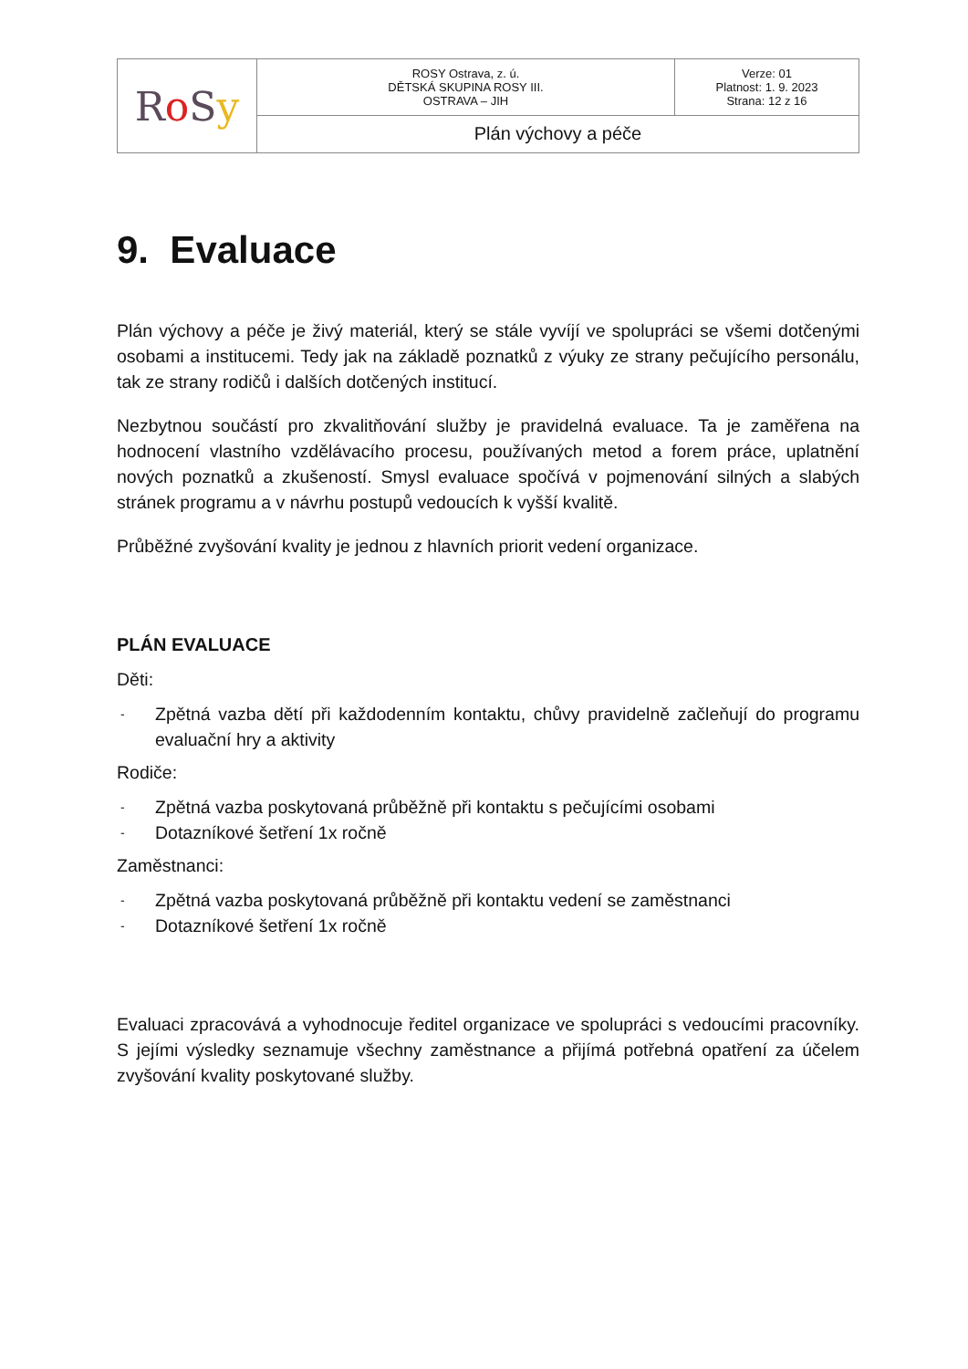| R o S y | ROSY Ostrava, z. ú. DĚTSKÁ SKUPINA ROSY III. OSTRAVA – JIH | Verze: 01 Platnost: 1. 9. 2023 Strana: 12 z 16 |
| | Plán výchovy a péče | |
9. Evaluace
Plán výchovy a péče je živý materiál, který se stále vyvíjí ve spolupráci se všemi dotčenými osobami a institucemi. Tedy jak na základě poznatků z výuky ze strany pečujícího personálu, tak ze strany rodičů i dalších dotčených institucí.
Nezbytnou součástí pro zkvalitňování služby je pravidelná evaluace. Ta je zaměřena na hodnocení vlastního vzdělávacího procesu, používaných metod a forem práce, uplatnění nových poznatků a zkušeností. Smysl evaluace spočívá v pojmenování silných a slabých stránek programu a v návrhu postupů vedoucích k vyšší kvalitě.
Průběžné zvyšování kvality je jednou z hlavních priorit vedení organizace.
PLÁN EVALUACE
Děti:
- Zpětná vazba dětí při každodenním kontaktu, chůvy pravidelně začleňují do programu evaluační hry a aktivity
Rodiče:
- Zpětná vazba poskytovaná průběžně při kontaktu s pečujícími osobami
- Dotazníkové šetření 1x ročně
Zaměstnanci:
- Zpětná vazba poskytovaná průběžně při kontaktu vedení se zaměstnanci
- Dotazníkové šetření 1x ročně
Evaluaci zpracovává a vyhodnocuje ředitel organizace ve spolupráci s vedoucími pracovníky. S jejími výsledky seznamuje všechny zaměstnance a přijímá potřebná opatření za účelem zvyšování kvality poskytované služby.